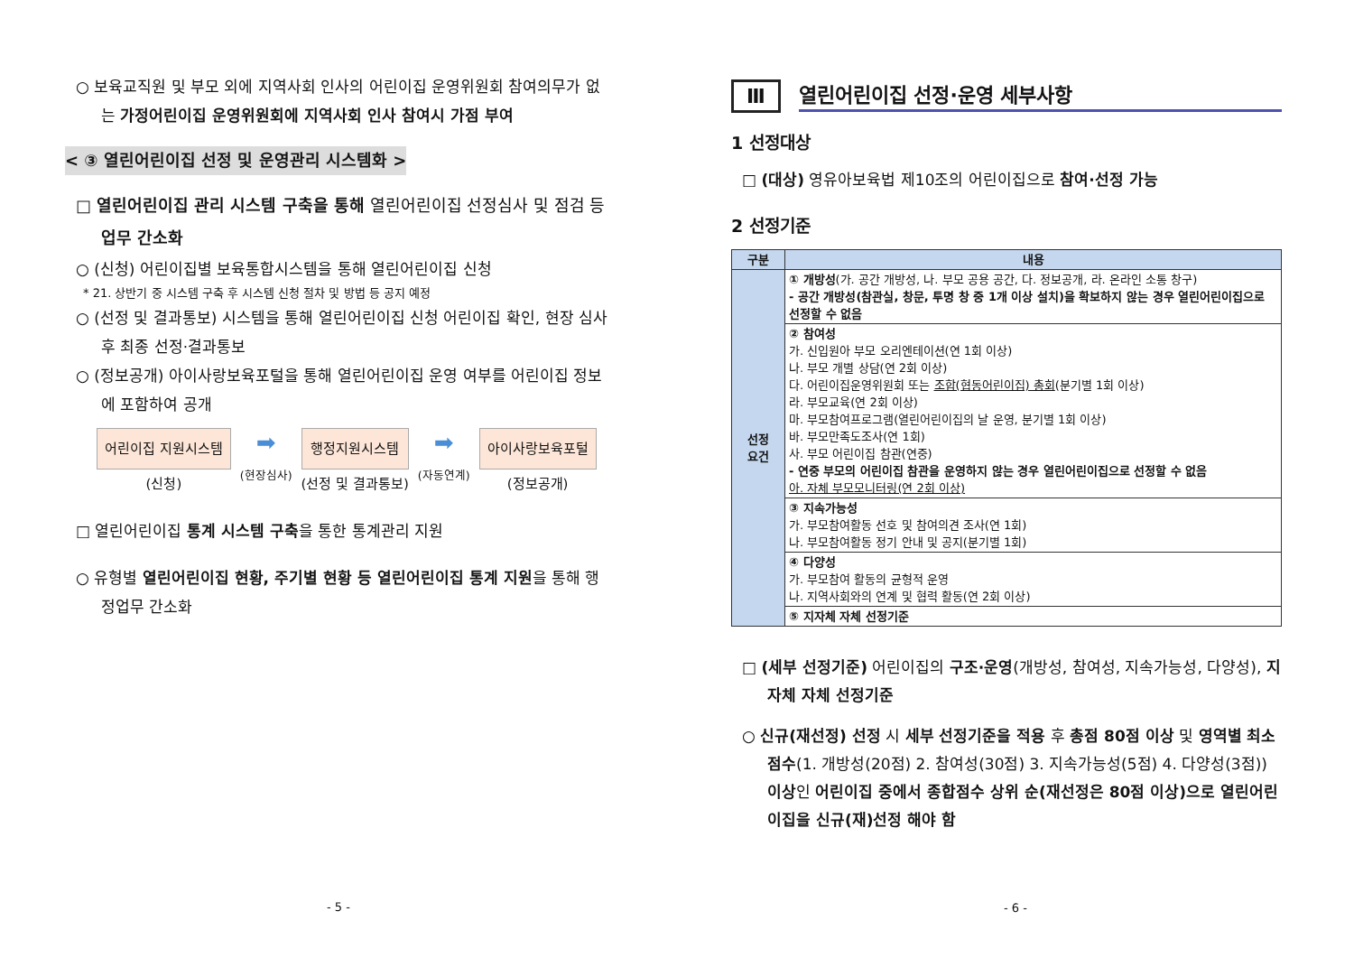○ 보육교직원 및 부모 외에 지역사회 인사의 어린이집 운영위원회 참여의무가 없는 가정어린이집 운영위원회에 지역사회 인사 참여시 가점 부여
< ③ 열린어린이집 선정 및 운영관리 시스템화 >
□ 열린어린이집 관리 시스템 구축을 통해 열린어린이집 선정심사 및 점검 등 업무 간소화
○ (신청) 어린이집별 보육통합시스템을 통해 열린어린이집 신청
* 21. 상반기 중 시스템 구축 후 시스템 신청 절차 및 방법 등 공지 예정
○ (선정 및 결과통보) 시스템을 통해 열린어린이집 신청 어린이집 확인, 현장 심사 후 최종 선정·결과통보
○ (정보공개) 아이사랑보육포털을 통해 열린어린이집 운영 여부를 어린이집 정보에 포함하여 공개
어린이집 지원시스템
(신청)
➡
(현장심사)
행정지원시스템
(선정 및 결과통보)
➡
(자동연계)
아이사랑보육포털
(정보공개)
□ 열린어린이집 통계 시스템 구축을 통한 통계관리 지원
○ 유형별 열린어린이집 현황, 주기별 현황 등 열린어린이집 통계 지원을 통해 행정업무 간소화
- 5 -
Ⅲ 열린어린이집 선정·운영 세부사항
1 선정대상
□ (대상) 영유아보육법 제10조의 어린이집으로 참여·선정 가능
2 선정기준
| 구분 | 내용 |
| --- | --- |
| 선정 요건 | ① 개방성 (가. 공간 개방성, 나. 부모 공용 공간, 다. 정보공개, 라. 온라인 소통 창구) - 공간 개방성(참관실, 창문, 투명 창 중 1개 이상 설치)을 확보하지 않는 경우 열린어린이집으로 선정할 수 없음 |
| | ② 참여성 가. 신입원아 부모 오리엔테이션(연 1회 이상) 나. 부모 개별 상담(연 2회 이상) 다. 어린이집운영위원회 또는 조합(협동어린이집) 총회 (분기별 1회 이상) 라. 부모교육(연 2회 이상) 마. 부모참여프로그램(열린어린이집의 날 운영, 분기별 1회 이상) 바. 부모만족도조사(연 1회) 사. 부모 어린이집 참관(연중) - 연중 부모의 어린이집 참관을 운영하지 않는 경우 열린어린이집으로 선정할 수 없음 아. 자체 부모모니터링(연 2회 이상) |
| | ③ 지속가능성 가. 부모참여활동 선호 및 참여의견 조사(연 1회) 나. 부모참여활동 정기 안내 및 공지(분기별 1회) |
| | ④ 다양성 가. 부모참여 활동의 균형적 운영 나. 지역사회와의 연계 및 협력 활동(연 2회 이상) |
| | ⑤ 지자체 자체 선정기준 |
□ (세부 선정기준) 어린이집의 구조·운영(개방성, 참여성, 지속가능성, 다양성), 지자체 자체 선정기준
○ 신규(재선정) 선정 시 세부 선정기준을 적용 후 총점 80점 이상 및 영역별 최소점수(1. 개방성(20점) 2. 참여성(30점) 3. 지속가능성(5점) 4. 다양성(3점)) 이상인 어린이집 중에서 종합점수 상위 순(재선정은 80점 이상)으로 열린어린이집을 신규(재)선정 해야 함
- 6 -